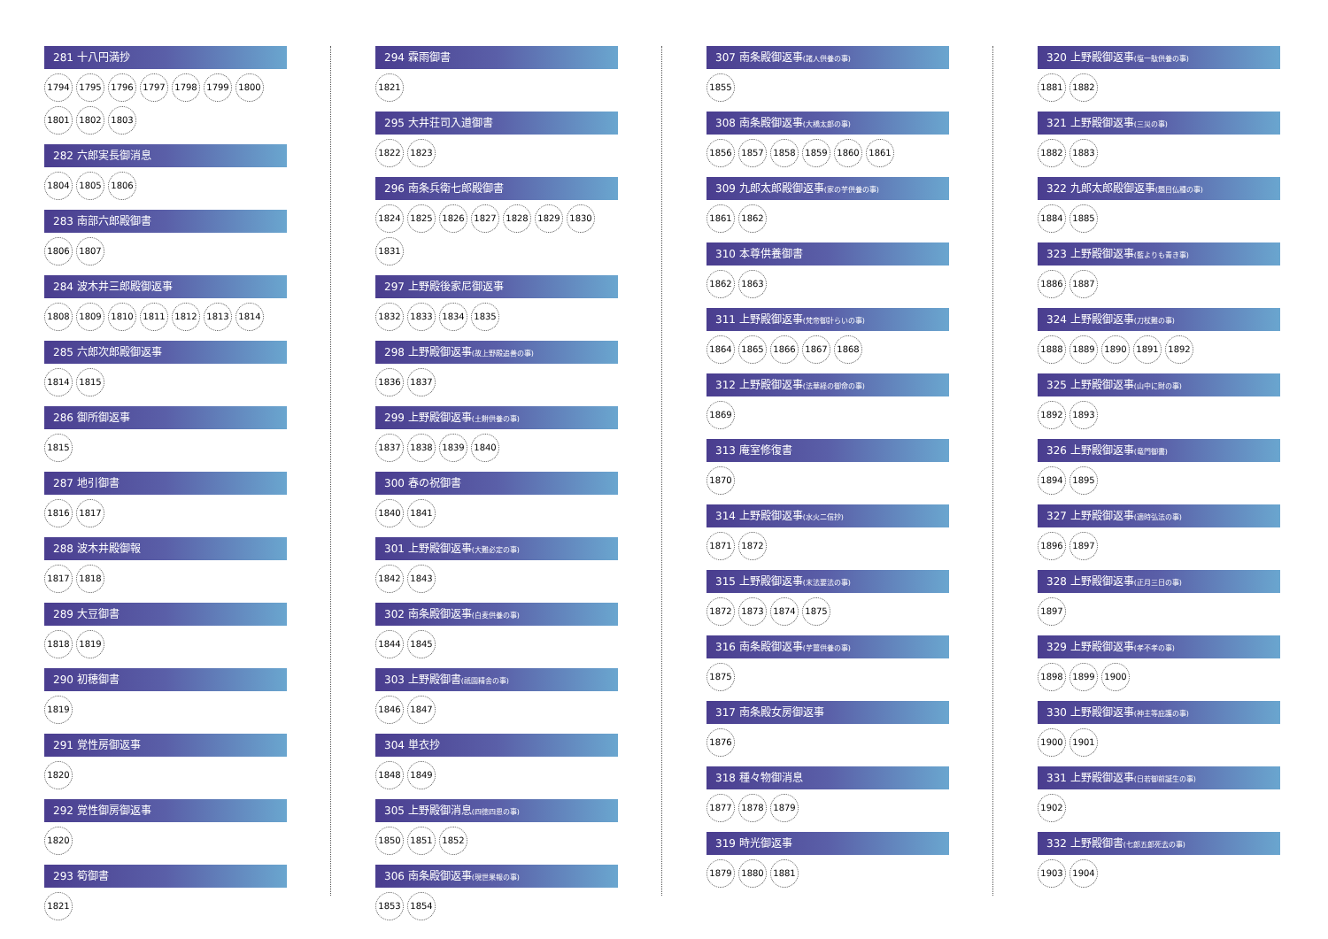281 十八円満抄
1794 1795 1796 1797 1798 1799 1800 1801 1802 1803
282 六郎実長御消息
1804 1805 1806
283 南部六郎殿御書
1806 1807
284 波木井三郎殿御返事
1808 1809 1810 1811 1812 1813 1814
285 六郎次郎殿御返事
1814 1815
286 御所御返事
1815
287 地引御書
1816 1817
288 波木井殿御報
1817 1818
289 大豆御書
1818 1819
290 初穂御書
1819
291 覚性房御返事
1820
292 覚性御房御返事
1820
293 筍御書
1821
294 霖雨御書
1821
295 大井荘司入道御書
1822 1823
296 南条兵衛七郎殿御書
1824 1825 1826 1827 1828 1829 1830 1831
297 上野殿後家尼御返事
1832 1833 1834 1835
298 上野殿御返事(故上野殿追善の事)
1836 1837
299 上野殿御返事(土餅供養の事)
1837 1838 1839 1840
300 春の祝御書
1840 1841
301 上野殿御返事(大難必定の事)
1842 1843
302 南条殿御返事(白麦供養の事)
1844 1845
303 上野殿御書(祇園精舎の事)
1846 1847
304 単衣抄
1848 1849
305 上野殿御消息(四徳四恩の事)
1850 1851 1852
306 南条殿御返事(現世果報の事)
1853 1854
307 南条殿御返事(諸人供養の事)
1855
308 南条殿御返事(大橋太郎の事)
1856 1857 1858 1859 1860 1861
309 九郎太郎殿御返事(家の芋供養の事)
1861 1862
310 本尊供養御書
1862 1863
311 上野殿御返事(梵帝御計らいの事)
1864 1865 1866 1867 1868
312 上野殿御返事(法華経の御命の事)
1869
313 庵室修復書
1870
314 上野殿御返事(水火二信抄)
1871 1872
315 上野殿御返事(末法要法の事)
1872 1873 1874 1875
316 南条殿御返事(芋薑供養の事)
1875
317 南条殿女房御返事
1876
318 種々物御消息
1877 1878 1879
319 時光御返事
1879 1880 1881
320 上野殿御返事(塩一駄供養の事)
1881 1882
321 上野殿御返事(三災の事)
1882 1883
322 九郎太郎殿御返事(題目仏種の事)
1884 1885
323 上野殿御返事(藍よりも青き事)
1886 1887
324 上野殿御返事(刀杖難の事)
1888 1889 1890 1891 1892
325 上野殿御返事(山中に財の事)
1892 1893
326 上野殿御返事(竜門御書)
1894 1895
327 上野殿御返事(適時弘法の事)
1896 1897
328 上野殿御返事(正月三日の事)
1897
329 上野殿御返事(孝不孝の事)
1898 1899 1900
330 上野殿御返事(神主等庇護の事)
1900 1901
331 上野殿御返事(日若御前誕生の事)
1902
332 上野殿御書(七郎五郎死去の事)
1903 1904